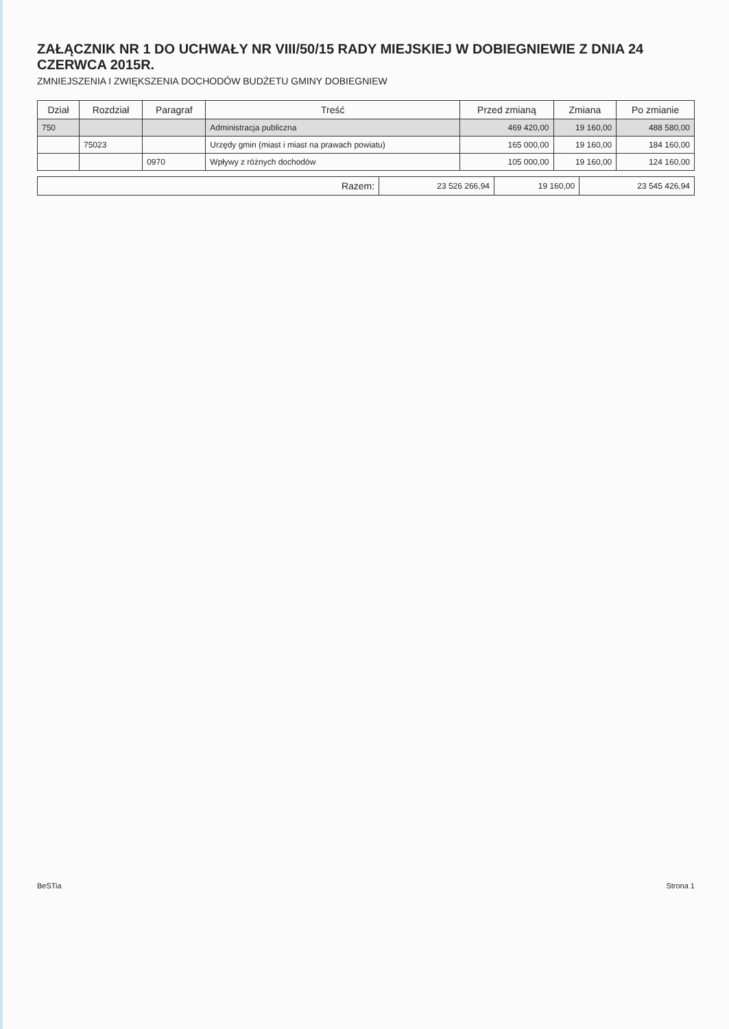ZAŁĄCZNIK NR 1 DO UCHWAŁY NR VIII/50/15 RADY MIEJSKIEJ W DOBIEGNIEWIE Z DNIA 24 CZERWCA 2015R.
ZMNIEJSZENIA I ZWIĘKSZENIA DOCHODÓW BUDŻETU GMINY DOBIEGNIEW
| Dział | Rozdział | Paragraf | Treść | Przed zmianą | Zmiana | Po zmianie |
| --- | --- | --- | --- | --- | --- | --- |
| 750 | | | Administracja publiczna | 469 420,00 | 19 160,00 | 488 580,00 |
| | 75023 | | Urzędy gmin (miast i miast na prawach powiatu) | 165 000,00 | 19 160,00 | 184 160,00 |
| | | 0970 | Wpływy z różnych dochodów | 105 000,00 | 19 160,00 | 124 160,00 |
| Razem: | 23 526 266,94 | 19 160,00 | 23 545 426,94 |
BeSTia Strona 1